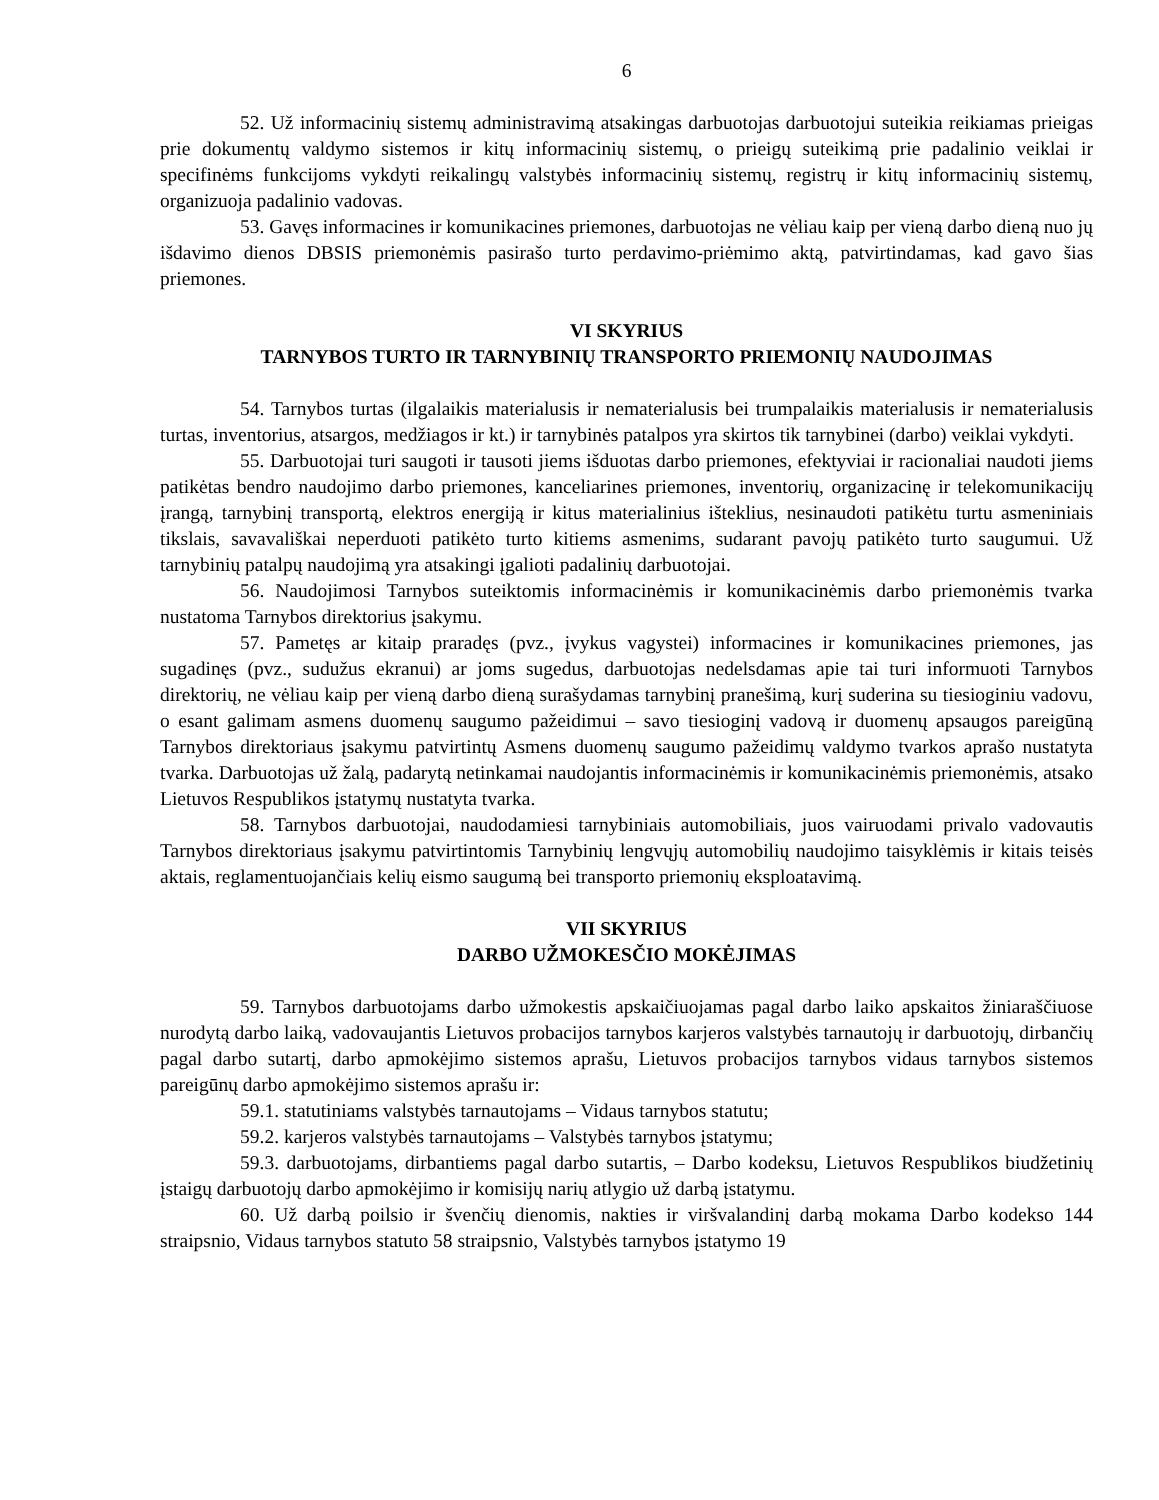6
52. Už informacinių sistemų administravimą atsakingas darbuotojas darbuotojui suteikia reikiamas prieigas prie dokumentų valdymo sistemos ir kitų informacinių sistemų, o prieigų suteikimą prie padalinio veiklai ir specifinėms funkcijoms vykdyti reikalingų valstybės informacinių sistemų, registrų ir kitų informacinių sistemų, organizuoja padalinio vadovas.
53. Gavęs informacines ir komunikacines priemones, darbuotojas ne vėliau kaip per vieną darbo dieną nuo jų išdavimo dienos DBSIS priemonėmis pasirašo turto perdavimo-priėmimo aktą, patvirtindamas, kad gavo šias priemones.
VI SKYRIUS
TARNYBOS TURTO IR TARNYBINIŲ TRANSPORTO PRIEMONIŲ NAUDOJIMAS
54. Tarnybos turtas (ilgalaikis materialusis ir nematerialusis bei trumpalaikis materialusis ir nematerialusis turtas, inventorius, atsargos, medžiagos ir kt.) ir tarnybinės patalpos yra skirtos tik tarnybinei (darbo) veiklai vykdyti.
55. Darbuotojai turi saugoti ir tausoti jiems išduotas darbo priemones, efektyviai ir racionaliai naudoti jiems patikėtas bendro naudojimo darbo priemones, kanceliarines priemones, inventorių, organizacinę ir telekomunikacijų įrangą, tarnybinį transportą, elektros energiją ir kitus materialinius išteklius, nesinaudoti patikėtu turtu asmeniniais tikslais, savavališkai neperduoti patikėto turto kitiems asmenims, sudarant pavojų patikėto turto saugumui. Už tarnybinių patalpų naudojimą yra atsakingi įgalioti padalinių darbuotojai.
56. Naudojimosi Tarnybos suteiktomis informacinėmis ir komunikacinėmis darbo priemonėmis tvarka nustatoma Tarnybos direktorius įsakymu.
57. Pametęs ar kitaip praradęs (pvz., įvykus vagystei) informacines ir komunikacines priemones, jas sugadinęs (pvz., sudužus ekranui) ar joms sugedus, darbuotojas nedelsdamas apie tai turi informuoti Tarnybos direktorių, ne vėliau kaip per vieną darbo dieną surašydamas tarnybinį pranešimą, kurį suderina su tiesioginiu vadovu, o esant galimam asmens duomenų saugumo pažeidimui – savo tiesioginį vadovą ir duomenų apsaugos pareigūną Tarnybos direktoriaus įsakymu patvirtintų Asmens duomenų saugumo pažeidimų valdymo tvarkos aprašo nustatyta tvarka. Darbuotojas už žalą, padarytą netinkamai naudojantis informacinėmis ir komunikacinėmis priemonėmis, atsako Lietuvos Respublikos įstatymų nustatyta tvarka.
58. Tarnybos darbuotojai, naudodamiesi tarnybiniais automobiliais, juos vairuodami privalo vadovautis Tarnybos direktoriaus įsakymu patvirtintomis Tarnybinių lengvųjų automobilių naudojimo taisyklėmis ir kitais teisės aktais, reglamentuojančiais kelių eismo saugumą bei transporto priemonių eksploatavimą.
VII SKYRIUS
DARBO UŽMOKESČIO MOKĖJIMAS
59. Tarnybos darbuotojams darbo užmokestis apskaičiuojamas pagal darbo laiko apskaitos žiniaraščiuose nurodytą darbo laiką, vadovaujantis Lietuvos probacijos tarnybos karjeros valstybės tarnautojų ir darbuotojų, dirbančių pagal darbo sutartį, darbo apmokėjimo sistemos aprašu, Lietuvos probacijos tarnybos vidaus tarnybos sistemos pareigūnų darbo apmokėjimo sistemos aprašu ir:
59.1. statutiniams valstybės tarnautojams – Vidaus tarnybos statutu;
59.2. karjeros valstybės tarnautojams – Valstybės tarnybos įstatymu;
59.3. darbuotojams, dirbantiems pagal darbo sutartis, – Darbo kodeksu, Lietuvos Respublikos biudžetinių įstaigų darbuotojų darbo apmokėjimo ir komisijų narių atlygio už darbą įstatymu.
60. Už darbą poilsio ir švenčių dienomis, nakties ir viršvalandinį darbą mokama Darbo kodekso 144 straipsnio, Vidaus tarnybos statuto 58 straipsnio, Valstybės tarnybos įstatymo 19